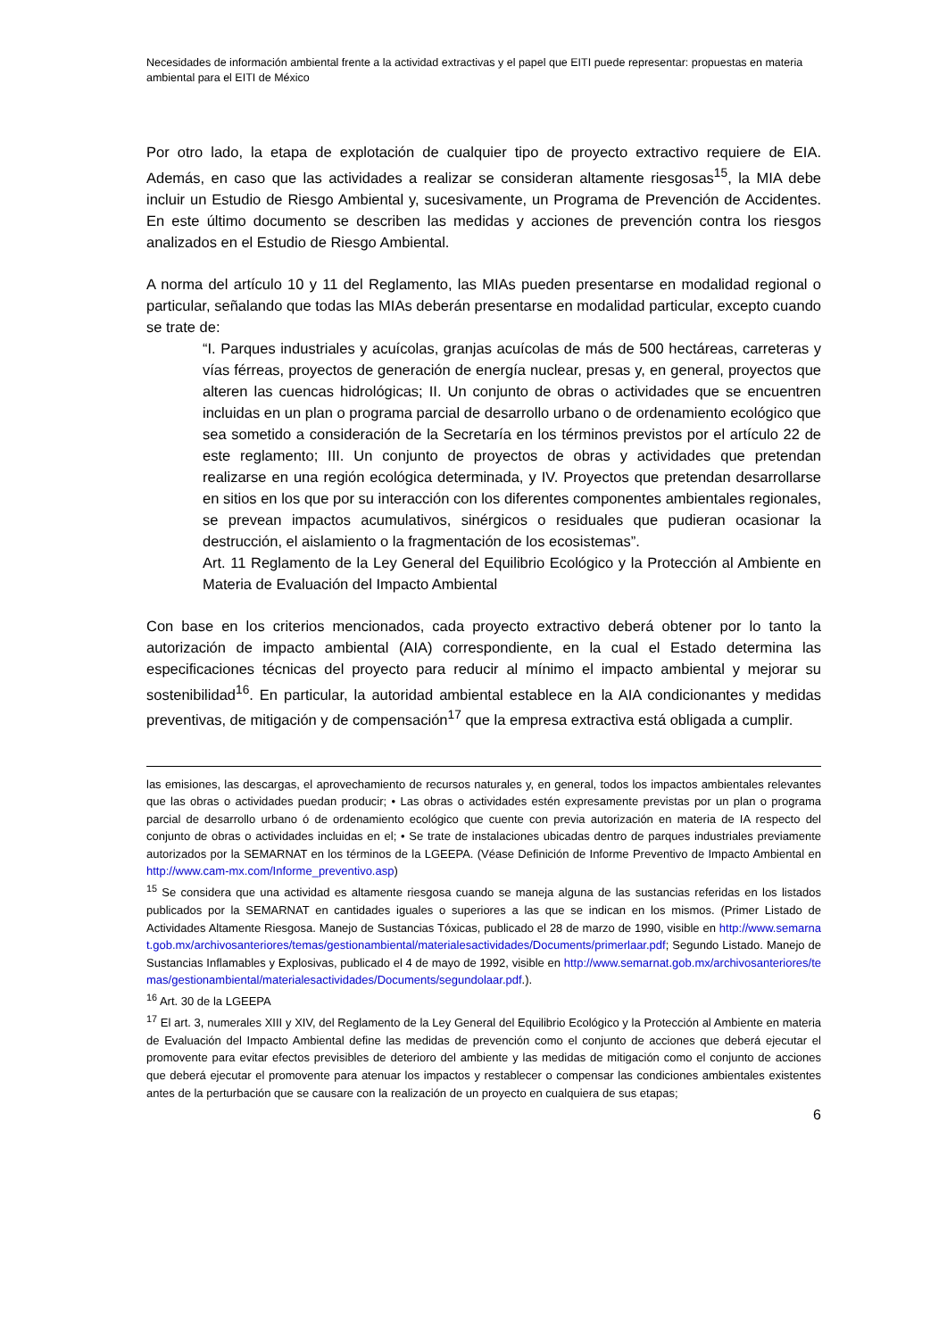Necesidades de información ambiental frente a la actividad extractivas y el papel que EITI puede representar: propuestas en materia ambiental para el EITI de México
Por otro lado, la etapa de explotación de cualquier tipo de proyecto extractivo requiere de EIA. Además, en caso que las actividades a realizar se consideran altamente riesgosas<sup>15</sup>, la MIA debe incluir un Estudio de Riesgo Ambiental y, sucesivamente, un Programa de Prevención de Accidentes. En este último documento se describen las medidas y acciones de prevención contra los riesgos analizados en el Estudio de Riesgo Ambiental.
A norma del artículo 10 y 11 del Reglamento, las MIAs pueden presentarse en modalidad regional o particular, señalando que todas las MIAs deberán presentarse en modalidad particular, excepto cuando se trate de:
“I. Parques industriales y acuícolas, granjas acuícolas de más de 500 hectáreas, carreteras y vías férreas, proyectos de generación de energía nuclear, presas y, en general, proyectos que alteren las cuencas hidrológicas; II. Un conjunto de obras o actividades que se encuentren incluidas en un plan o programa parcial de desarrollo urbano o de ordenamiento ecológico que sea sometido a consideración de la Secretaría en los términos previstos por el artículo 22 de este reglamento; III. Un conjunto de proyectos de obras y actividades que pretendan realizarse en una región ecológica determinada, y IV. Proyectos que pretendan desarrollarse en sitios en los que por su interacción con los diferentes componentes ambientales regionales, se prevean impactos acumulativos, sinérgicos o residuales que pudieran ocasionar la destrucción, el aislamiento o la fragmentación de los ecosistemas”.
Art. 11 Reglamento de la Ley General del Equilibrio Ecológico y la Protección al Ambiente en Materia de Evaluación del Impacto Ambiental
Con base en los criterios mencionados, cada proyecto extractivo deberá obtener por lo tanto la autorización de impacto ambiental (AIA) correspondiente, en la cual el Estado determina las especificaciones técnicas del proyecto para reducir al mínimo el impacto ambiental y mejorar su sostenibilidad<sup>16</sup>. En particular, la autoridad ambiental establece en la AIA condicionantes y medidas preventivas, de mitigación y de compensación<sup>17</sup> que la empresa extractiva está obligada a cumplir.
las emisiones, las descargas, el aprovechamiento de recursos naturales y, en general, todos los impactos ambientales relevantes que las obras o actividades puedan producir; • Las obras o actividades estén expresamente previstas por un plan o programa parcial de desarrollo urbano ó de ordenamiento ecológico que cuente con previa autorización en materia de IA respecto del conjunto de obras o actividades incluidas en el; • Se trate de instalaciones ubicadas dentro de parques industriales previamente autorizados por la SEMARNAT en los términos de la LGEEPA. (Véase Definición de Informe Preventivo de Impacto Ambiental en http://www.cam-mx.com/Informe_preventivo.asp)
<sup>15</sup> Se considera que una actividad es altamente riesgosa cuando se maneja alguna de las sustancias referidas en los listados publicados por la SEMARNAT en cantidades iguales o superiores a las que se indican en los mismos. (Primer Listado de Actividades Altamente Riesgosa. Manejo de Sustancias Tóxicas, publicado el 28 de marzo de 1990, visible en http://www.semarnat.gob.mx/archivosanteriores/temas/gestionambiental/materialesactividades/Documents/primerlaar.pdf; Segundo Listado. Manejo de Sustancias Inflamables y Explosivas, publicado el 4 de mayo de 1992, visible en http://www.semarnat.gob.mx/archivosanteriores/temas/gestionambiental/materialesactividades/Documents/segundolaar.pdf.).
<sup>16</sup> Art. 30 de la LGEEPA
<sup>17</sup> El art. 3, numerales XIII y XIV, del Reglamento de la Ley General del Equilibrio Ecológico y la Protección al Ambiente en materia de Evaluación del Impacto Ambiental define las medidas de prevención como el conjunto de acciones que deberá ejecutar el promovente para evitar efectos previsibles de deterioro del ambiente y las medidas de mitigación como el conjunto de acciones que deberá ejecutar el promovente para atenuar los impactos y restablecer o compensar las condiciones ambientales existentes antes de la perturbación que se causare con la realización de un proyecto en cualquiera de sus etapas;
6